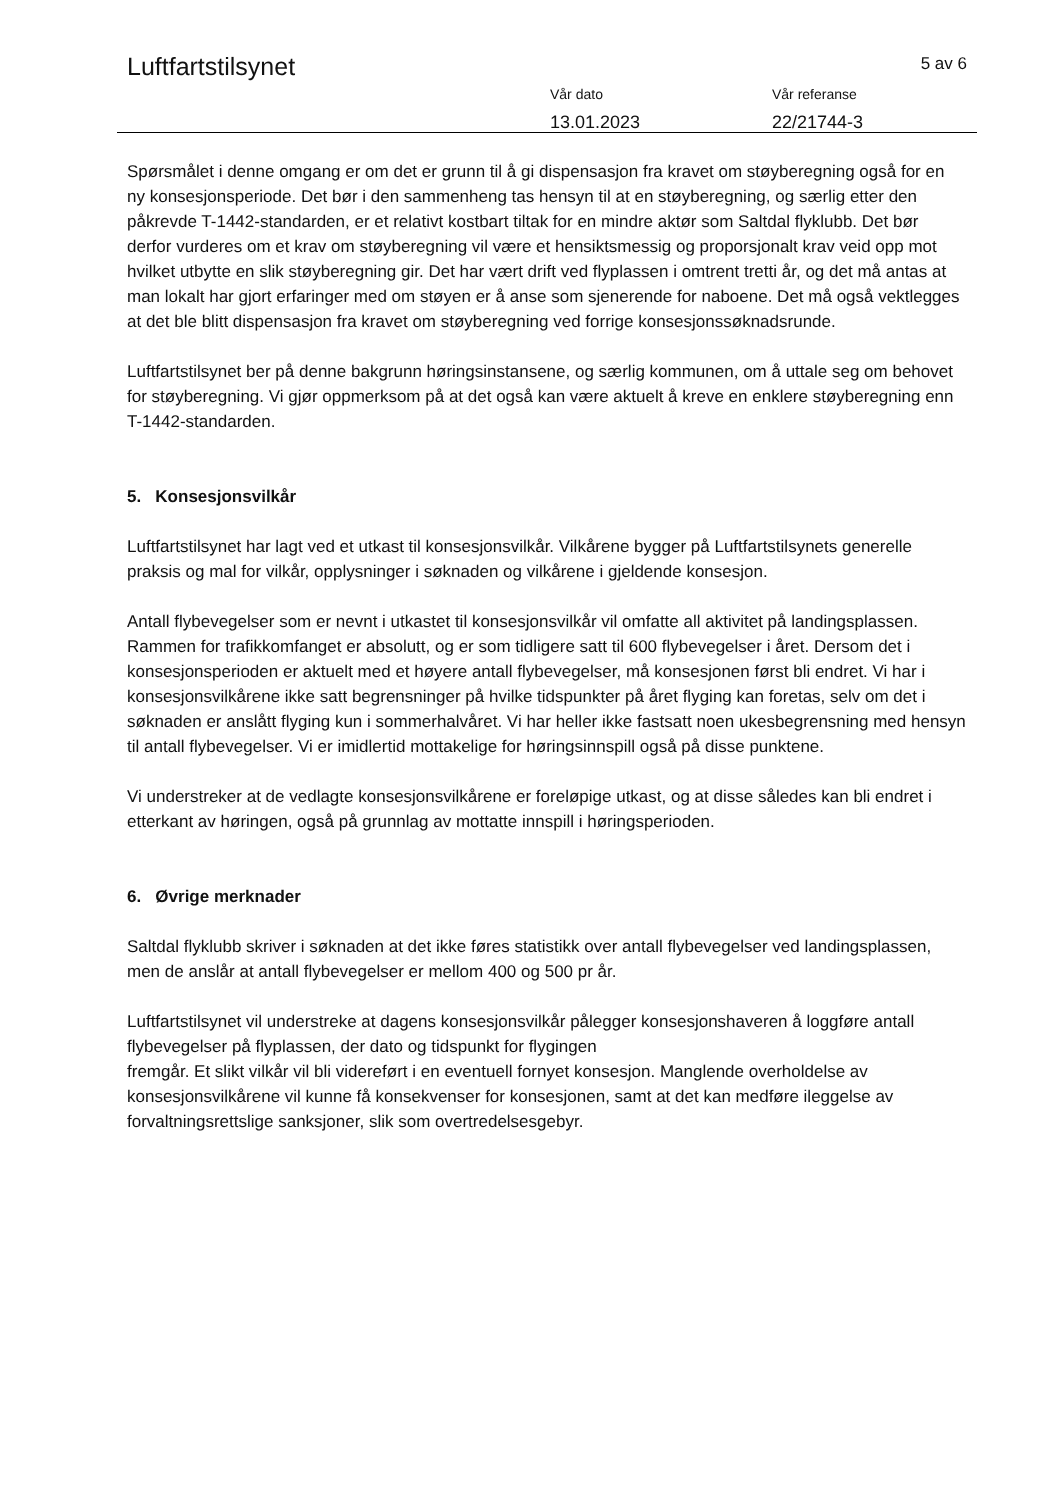Luftfartstilsynet 5 av 6
Vår dato
13.01.2023
Vår referanse
22/21744-3
Spørsmålet i denne omgang er om det er grunn til å gi dispensasjon fra kravet om støyberegning også for en ny konsesjonsperiode. Det bør i den sammenheng tas hensyn til at en støyberegning, og særlig etter den påkrevde T-1442-standarden, er et relativt kostbart tiltak for en mindre aktør som Saltdal flyklubb. Det bør derfor vurderes om et krav om støyberegning vil være et hensiktsmessig og proporsjonalt krav veid opp mot hvilket utbytte en slik støyberegning gir. Det har vært drift ved flyplassen i omtrent tretti år, og det må antas at man lokalt har gjort erfaringer med om støyen er å anse som sjenerende for naboene. Det må også vektlegges at det ble blitt dispensasjon fra kravet om støyberegning ved forrige konsesjonssøknadsrunde.
Luftfartstilsynet ber på denne bakgrunn høringsinstansene, og særlig kommunen, om å uttale seg om behovet for støyberegning. Vi gjør oppmerksom på at det også kan være aktuelt å kreve en enklere støyberegning enn T-1442-standarden.
5. Konsesjonsvilkår
Luftfartstilsynet har lagt ved et utkast til konsesjonsvilkår. Vilkårene bygger på Luftfartstilsynets generelle praksis og mal for vilkår, opplysninger i søknaden og vilkårene i gjeldende konsesjon.
Antall flybevegelser som er nevnt i utkastet til konsesjonsvilkår vil omfatte all aktivitet på landingsplassen. Rammen for trafikkomfanget er absolutt, og er som tidligere satt til 600 flybevegelser i året. Dersom det i konsesjonsperioden er aktuelt med et høyere antall flybevegelser, må konsesjonen først bli endret. Vi har i konsesjonsvilkårene ikke satt begrensninger på hvilke tidspunkter på året flyging kan foretas, selv om det i søknaden er anslått flyging kun i sommerhalvåret. Vi har heller ikke fastsatt noen ukesbegrensning med hensyn til antall flybevegelser. Vi er imidlertid mottakelige for høringsinnspill også på disse punktene.
Vi understreker at de vedlagte konsesjonsvilkårene er foreløpige utkast, og at disse således kan bli endret i etterkant av høringen, også på grunnlag av mottatte innspill i høringsperioden.
6. Øvrige merknader
Saltdal flyklubb skriver i søknaden at det ikke føres statistikk over antall flybevegelser ved landingsplassen, men de anslår at antall flybevegelser er mellom 400 og 500 pr år.
Luftfartstilsynet vil understreke at dagens konsesjonsvilkår pålegger konsesjonshaveren å loggføre antall flybevegelser på flyplassen, der dato og tidspunkt for flygingen
fremgår. Et slikt vilkår vil bli videreført i en eventuell fornyet konsesjon. Manglende overholdelse av konsesjonsvilkårene vil kunne få konsekvenser for konsesjonen, samt at det kan medføre ileggelse av forvaltningsrettslige sanksjoner, slik som overtredelsesgebyr.